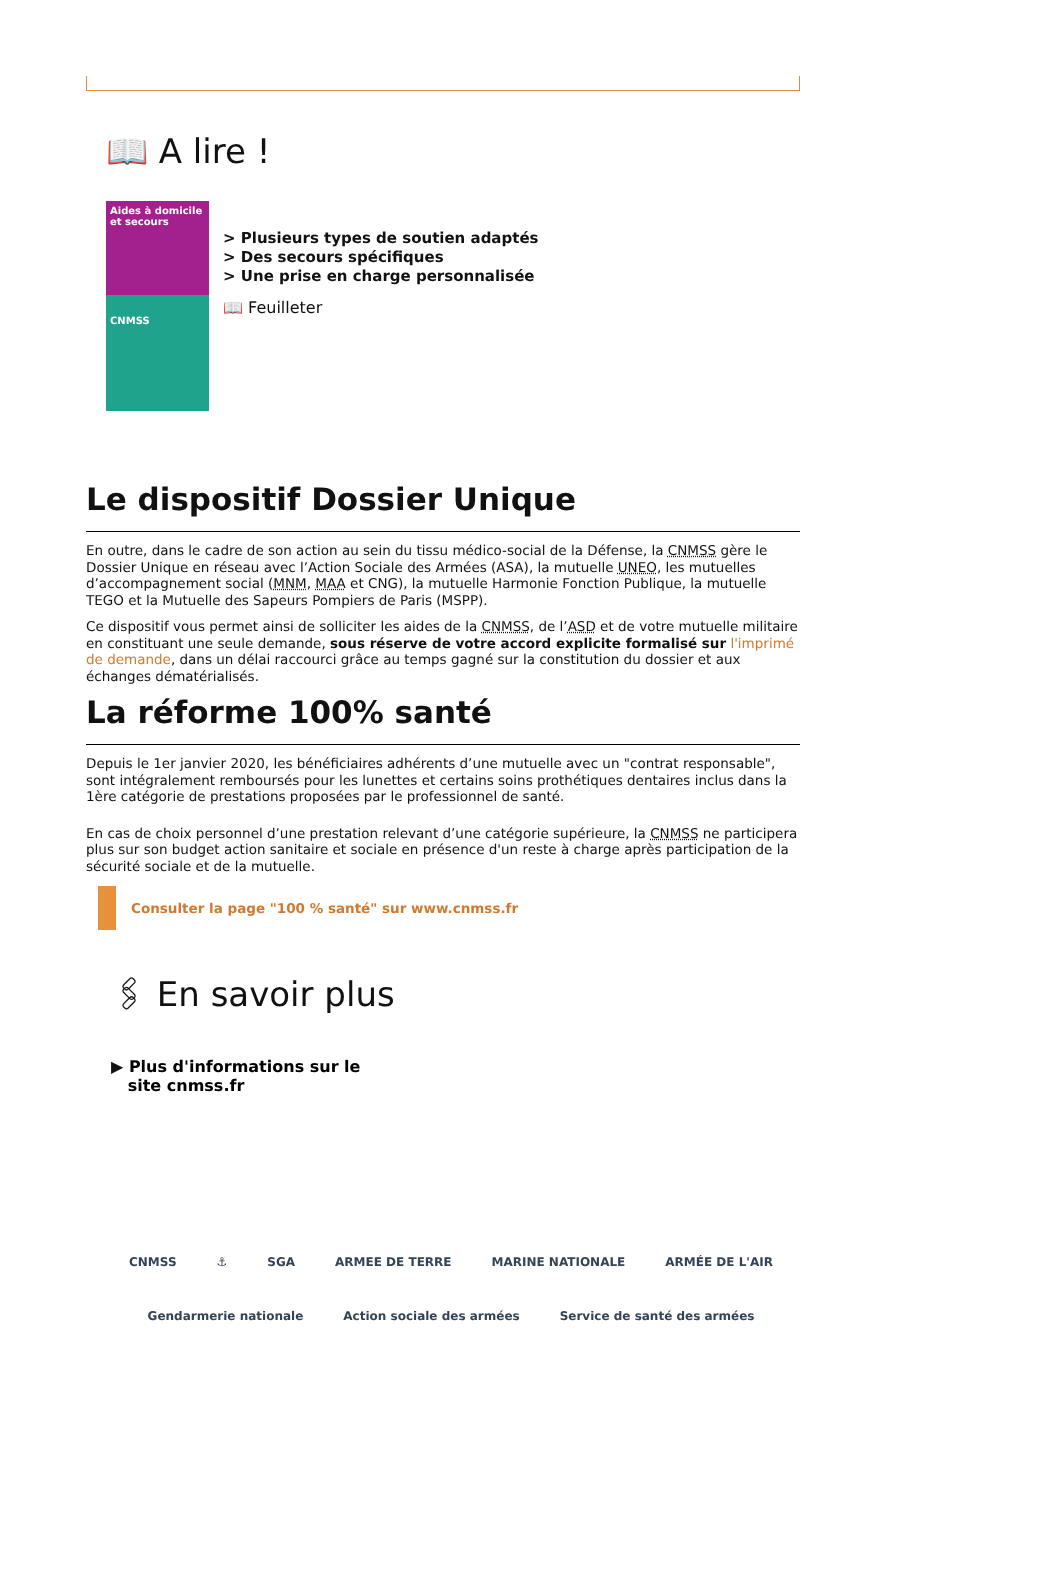📖 A lire !
Aides à domicile et secours
CNMSS
> Plusieurs types de soutien adaptés
> Des secours spécifiques
> Une prise en charge personnalisée
📖 Feuilleter
Le dispositif Dossier Unique
En outre, dans le cadre de son action au sein du tissu médico-social de la Défense, la CNMSS gère le Dossier Unique en réseau avec l’Action Sociale des Armées (ASA), la mutuelle UNEO, les mutuelles d’accompagnement social (MNM, MAA et CNG), la mutuelle Harmonie Fonction Publique, la mutuelle TEGO et la Mutuelle des Sapeurs Pompiers de Paris (MSPP).
Ce dispositif vous permet ainsi de solliciter les aides de la CNMSS, de l’ASD et de votre mutuelle militaire en constituant une seule demande, sous réserve de votre accord explicite formalisé sur l'imprimé de demande, dans un délai raccourci grâce au temps gagné sur la constitution du dossier et aux échanges dématérialisés.
La réforme 100% santé
Depuis le 1er janvier 2020, les bénéficiaires adhérents d’une mutuelle avec un "contrat responsable", sont intégralement remboursés pour les lunettes et certains soins prothétiques dentaires inclus dans la 1ère catégorie de prestations proposées par le professionnel de santé.
En cas de choix personnel d’une prestation relevant d’une catégorie supérieure, la CNMSS ne participera plus sur son budget action sanitaire et sociale en présence d'un reste à charge après participation de la sécurité sociale et de la mutuelle.
Consulter la page "100 % santé" sur www.cnmss.fr
🖇 En savoir plus
▶ Plus d'informations sur le
site cnmss.fr
CNMSS ⚓ SGA ARMEE DE TERRE MARINE NATIONALE ARMÉE DE L'AIR Gendarmerie nationale Action sociale des armées Service de santé des armées